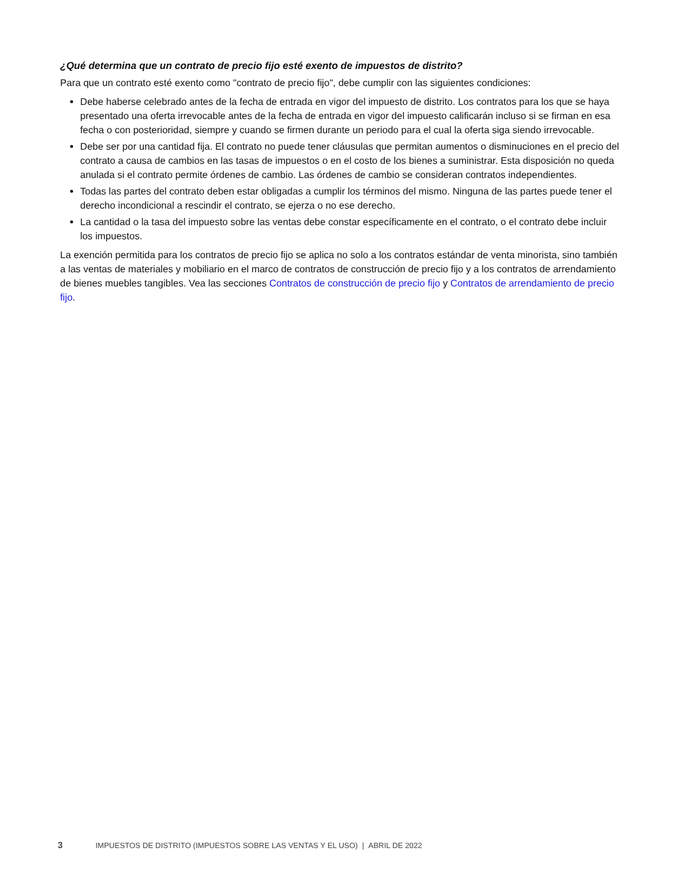¿Qué determina que un contrato de precio fijo esté exento de impuestos de distrito?
Para que un contrato esté exento como "contrato de precio fijo", debe cumplir con las siguientes condiciones:
Debe haberse celebrado antes de la fecha de entrada en vigor del impuesto de distrito. Los contratos para los que se haya presentado una oferta irrevocable antes de la fecha de entrada en vigor del impuesto calificarán incluso si se firman en esa fecha o con posterioridad, siempre y cuando se firmen durante un periodo para el cual la oferta siga siendo irrevocable.
Debe ser por una cantidad fija. El contrato no puede tener cláusulas que permitan aumentos o disminuciones en el precio del contrato a causa de cambios en las tasas de impuestos o en el costo de los bienes a suministrar. Esta disposición no queda anulada si el contrato permite órdenes de cambio. Las órdenes de cambio se consideran contratos independientes.
Todas las partes del contrato deben estar obligadas a cumplir los términos del mismo. Ninguna de las partes puede tener el derecho incondicional a rescindir el contrato, se ejerza o no ese derecho.
La cantidad o la tasa del impuesto sobre las ventas debe constar específicamente en el contrato, o el contrato debe incluir los impuestos.
La exención permitida para los contratos de precio fijo se aplica no solo a los contratos estándar de venta minorista, sino también a las ventas de materiales y mobiliario en el marco de contratos de construcción de precio fijo y a los contratos de arrendamiento de bienes muebles tangibles. Vea las secciones Contratos de construcción de precio fijo y Contratos de arrendamiento de precio fijo.
3 IMPUESTOS DE DISTRITO (IMPUESTOS SOBRE LAS VENTAS Y EL USO) | ABRIL DE 2022